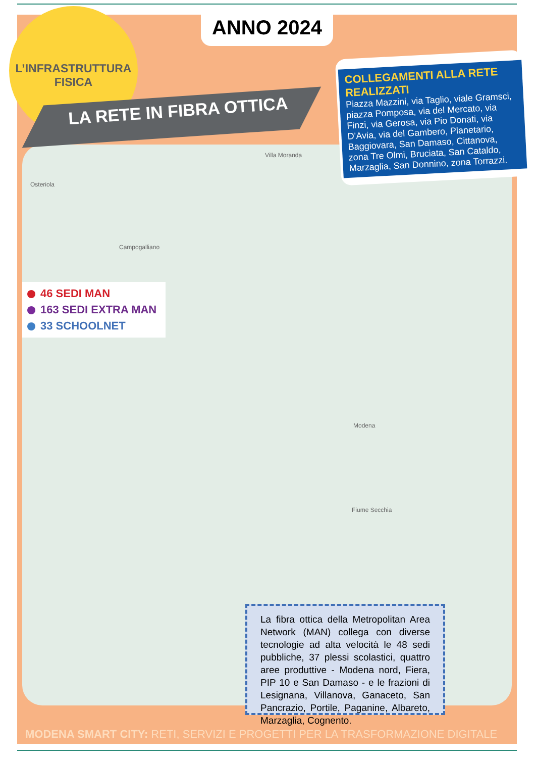Osteriola
Villa Moranda
Campogalliano
Fiume Secchia
Modena
L’INFRASTRUTTURA
FISICA
LA RETE IN FIBRA OTTICA
ANNO 2024
COLLEGAMENTI ALLA RETE REALIZZATI
Piazza Mazzini, via Taglio, viale Gramsci, piazza Pomposa, via del Mercato, via Finzi, via Gerosa, via Pio Donati, via D’Avia, via del Gambero, Planetario, Baggiovara, San Damaso, Cittanova, zona Tre Olmi, Bruciata, San Cataldo, Marzaglia, San Donnino, zona Torrazzi.
46 SEDI MAN
163 SEDI EXTRA MAN
33 SCHOOLNET
La fibra ottica della Metropolitan Area Network (MAN) collega con diverse tecnologie ad alta velocità le 48 sedi pubbliche, 37 plessi scolastici, quattro aree produttive - Modena nord, Fiera, PIP 10 e San Damaso - e le frazioni di Lesignana, Villanova, Ganaceto, San Pancrazio, Portile, Paganine, Albareto, Marzaglia, Cognento.
MODENA SMART CITY: RETI, SERVIZI E PROGETTI PER LA TRASFORMAZIONE DIGITALE